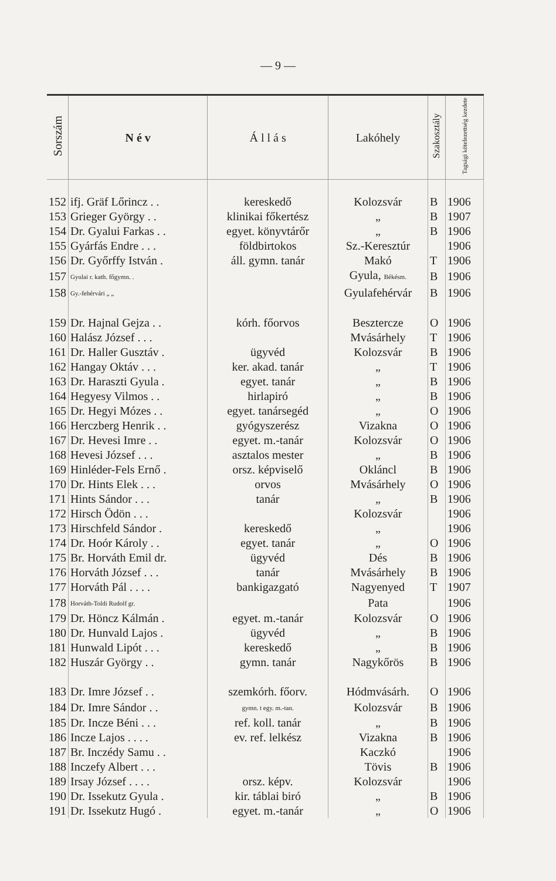— 9 —
| Sorszám | N é v | Á l l á s | Lakóhely | Szakosztály | Tagsági kötelezettség kezdete |
| --- | --- | --- | --- | --- | --- |
| 152 | ifj. Gräf Lőrincz . . | kereskedő | Kolozsvár | B | 1906 |
| 153 | Grieger György . . | klinikai főkertész | „ | B | 1907 |
| 154 | Dr. Gyalui Farkas . . | egyet. könyvtárőr | „ | B | 1906 |
| 155 | Gyárfás Endre . . . | földbirtokos | Sz.-Keresztúr | | 1906 |
| 156 | Dr. Győrffy István . | áll. gymn. tanár | Makó | T | 1906 |
| 157 | Gyulai r. kath. főgymn. . | | Gyula, Békésm. | B | 1906 |
| 158 | Gy.-fehérvári „ „ | | Gyulafehérvár | B | 1906 |
| 159 | Dr. Hajnal Gejza . . | kórh. főorvos | Besztercze | O | 1906 |
| 160 | Halász József . . . | | Mvásárhely | T | 1906 |
| 161 | Dr. Haller Gusztáv . | ügyvéd | Kolozsvár | B | 1906 |
| 162 | Hangay Oktáv . . . | ker. akad. tanár | „ | T | 1906 |
| 163 | Dr. Haraszti Gyula . | egyet. tanár | „ | B | 1906 |
| 164 | Hegyesy Vilmos . . | hirlapiró | „ | B | 1906 |
| 165 | Dr. Hegyi Mózes . . | egyet. tanársegéd | „ | O | 1906 |
| 166 | Herczberg Henrik . . | gyógyszerész | Vizakna | O | 1906 |
| 167 | Dr. Hevesi Imre . . | egyet. m.-tanár | Kolozsvár | O | 1906 |
| 168 | Hevesi József . . . | asztalos mester | „ | B | 1906 |
| 169 | Hinléder-Fels Ernő . | orsz. képviselő | Okláncl | B | 1906 |
| 170 | Dr. Hints Elek . . . | orvos | Mvásárhely | O | 1906 |
| 171 | Hints Sándor . . . | tanár | „ | B | 1906 |
| 172 | Hirsch Ödön . . . | | Kolozsvár | | 1906 |
| 173 | Hirschfeld Sándor . | kereskedő | „ | | 1906 |
| 174 | Dr. Hoór Károly . . | egyet. tanár | „ | O | 1906 |
| 175 | Br. Horváth Emil dr. | ügyvéd | Dés | B | 1906 |
| 176 | Horváth József . . . | tanár | Mvásárhely | B | 1906 |
| 177 | Horváth Pál . . . . | bankigazgató | Nagyenyed | T | 1907 |
| 178 | Horváth-Toldi Rudolf gr. | | Pata | | 1906 |
| 179 | Dr. Höncz Kálmán . | egyet. m.-tanár | Kolozsvár | O | 1906 |
| 180 | Dr. Hunvald Lajos . | ügyvéd | „ | B | 1906 |
| 181 | Hunwald Lipót . . . | kereskedő | „ | B | 1906 |
| 182 | Huszár György . . | gymn. tanár | Nagykőrös | B | 1906 |
| 183 | Dr. Imre József . . | szemkórh. főorv. | Hódmvásárh. | O | 1906 |
| 184 | Dr. Imre Sándor . . | gymn. t egy. m.-tan. | Kolozsvár | B | 1906 |
| 185 | Dr. Incze Béni . . . | ref. koll. tanár | „ | B | 1906 |
| 186 | Incze Lajos . . . . | ev. ref. lelkész | Vizakna | B | 1906 |
| 187 | Br. Inczédy Samu . . | | Kaczkó | | 1906 |
| 188 | Inczefy Albert . . . | | Tövis | B | 1906 |
| 189 | Irsay József . . . . | orsz. képv. | Kolozsvár | | 1906 |
| 190 | Dr. Issekutz Gyula . | kir. táblai biró | „ | B | 1906 |
| 191 | Dr. Issekutz Hugó . | egyet. m.-tanár | „ | O | 1906 |